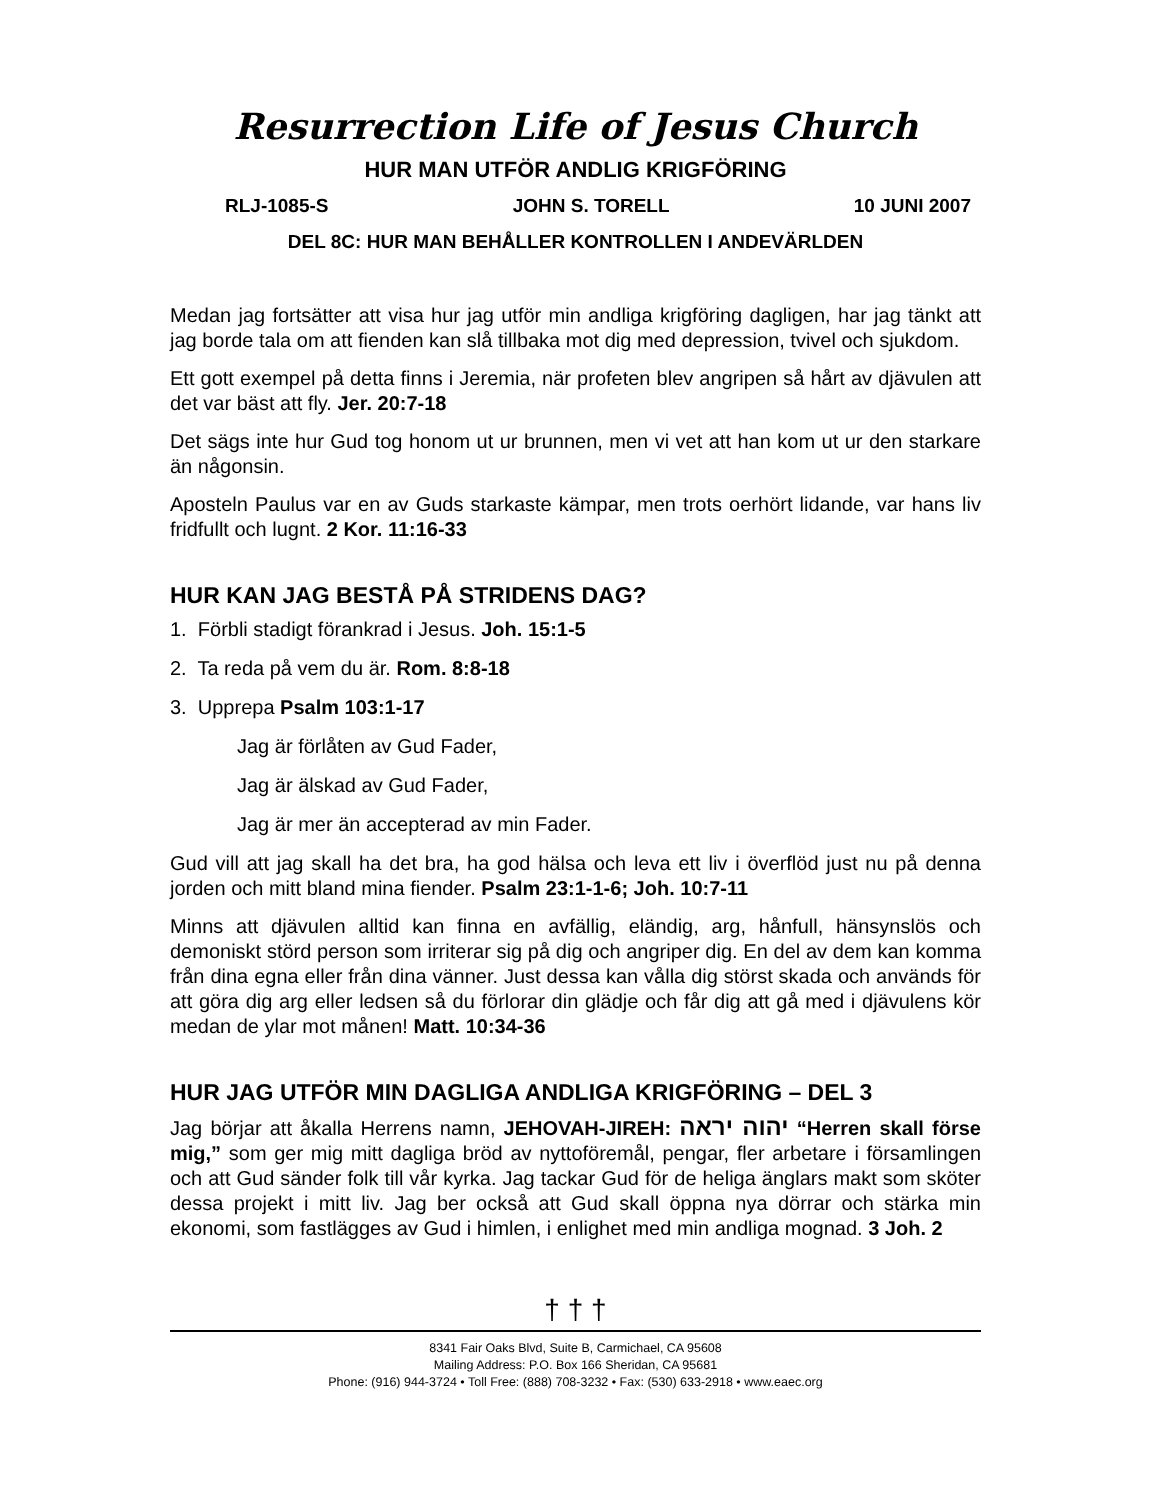Resurrection Life of Jesus Church
HUR MAN UTFÖR ANDLIG KRIGFÖRING
RLJ-1085-S JOHN S. TORELL 10 JUNI 2007
DEL 8C: HUR MAN BEHÅLLER KONTROLLEN I ANDEVÄRLDEN
Medan jag fortsätter att visa hur jag utför min andliga krigföring dagligen, har jag tänkt att jag borde tala om att fienden kan slå tillbaka mot dig med depression, tvivel och sjukdom.
Ett gott exempel på detta finns i Jeremia, när profeten blev angripen så hårt av djävulen att det var bäst att fly. Jer. 20:7-18
Det sägs inte hur Gud tog honom ut ur brunnen, men vi vet att han kom ut ur den starkare än någonsin.
Aposteln Paulus var en av Guds starkaste kämpar, men trots oerhört lidande, var hans liv fridfullt och lugnt. 2 Kor. 11:16-33
HUR KAN JAG BESTÅ PÅ STRIDENS DAG?
1. Förbli stadigt förankrad i Jesus. Joh. 15:1-5
2. Ta reda på vem du är. Rom. 8:8-18
3. Upprepa Psalm 103:1-17
Jag är förlåten av Gud Fader,
Jag är älskad av Gud Fader,
Jag är mer än accepterad av min Fader.
Gud vill att jag skall ha det bra, ha god hälsa och leva ett liv i överflöd just nu på denna jorden och mitt bland mina fiender. Psalm 23:1-1-6; Joh. 10:7-11
Minns att djävulen alltid kan finna en avfällig, eländig, arg, hånfull, hänsynslös och demoniskt störd person som irriterar sig på dig och angriper dig. En del av dem kan komma från dina egna eller från dina vänner. Just dessa kan vålla dig störst skada och används för att göra dig arg eller ledsen så du förlorar din glädje och får dig att gå med i djävulens kör medan de ylar mot månen! Matt. 10:34-36
HUR JAG UTFÖR MIN DAGLIGA ANDLIGA KRIGFÖRING – DEL 3
Jag börjar att åkalla Herrens namn, JEHOVAH-JIREH: יהוה יראה “Herren skall förse mig,” som ger mig mitt dagliga bröd av nyttoföremål, pengar, fler arbetare i församlingen och att Gud sänder folk till vår kyrka. Jag tackar Gud för de heliga änglars makt som sköter dessa projekt i mitt liv. Jag ber också att Gud skall öppna nya dörrar och stärka min ekonomi, som fastlägges av Gud i himlen, i enlighet med min andliga mognad. 3 Joh. 2
† † †
8341 Fair Oaks Blvd, Suite B, Carmichael, CA 95608
Mailing Address: P.O. Box 166 Sheridan, CA 95681
Phone: (916) 944-3724 • Toll Free: (888) 708-3232 • Fax: (530) 633-2918 • www.eaec.org